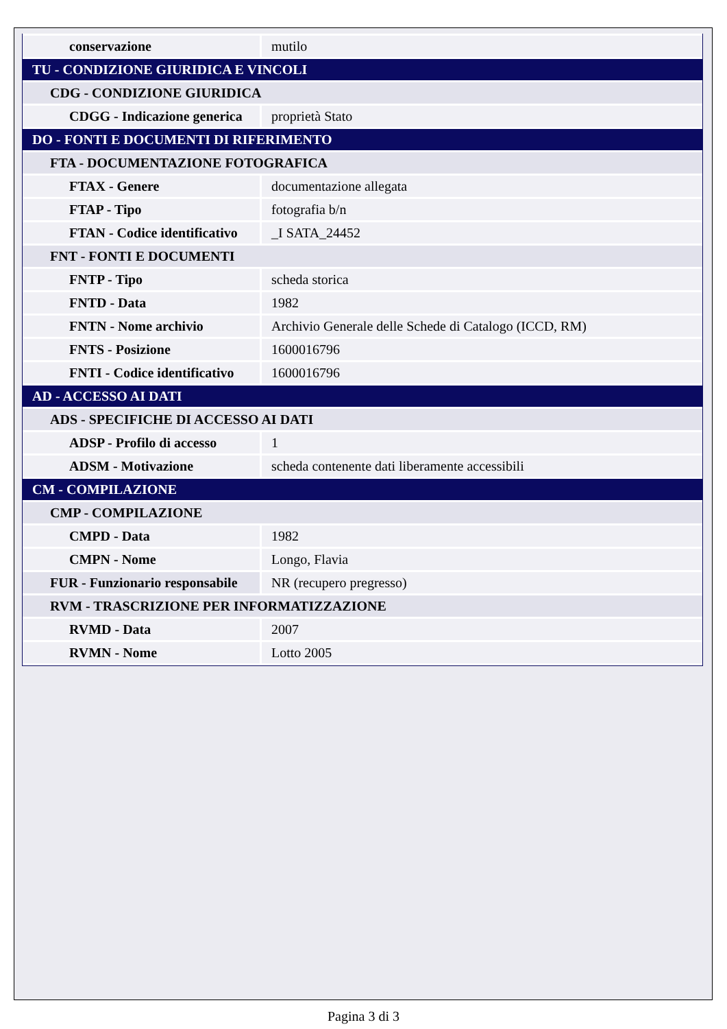| conservazione | mutilo |
| TU - CONDIZIONE GIURIDICA E VINCOLI | |
| CDG - CONDIZIONE GIURIDICA | |
| CDGG - Indicazione generica | proprietà Stato |
| DO - FONTI E DOCUMENTI DI RIFERIMENTO | |
| FTA - DOCUMENTAZIONE FOTOGRAFICA | |
| FTAX - Genere | documentazione allegata |
| FTAP - Tipo | fotografia b/n |
| FTAN - Codice identificativo | _I SATA_24452 |
| FNT - FONTI E DOCUMENTI | |
| FNTP - Tipo | scheda storica |
| FNTD - Data | 1982 |
| FNTN - Nome archivio | Archivio Generale delle Schede di Catalogo (ICCD, RM) |
| FNTS - Posizione | 1600016796 |
| FNTI - Codice identificativo | 1600016796 |
| AD - ACCESSO AI DATI | |
| ADS - SPECIFICHE DI ACCESSO AI DATI | |
| ADSP - Profilo di accesso | 1 |
| ADSM - Motivazione | scheda contenente dati liberamente accessibili |
| CM - COMPILAZIONE | |
| CMP - COMPILAZIONE | |
| CMPD - Data | 1982 |
| CMPN - Nome | Longo, Flavia |
| FUR - Funzionario responsabile | NR (recupero pregresso) |
| RVM - TRASCRIZIONE PER INFORMATIZZAZIONE | |
| RVMD - Data | 2007 |
| RVMN - Nome | Lotto 2005 |
Pagina 3 di 3